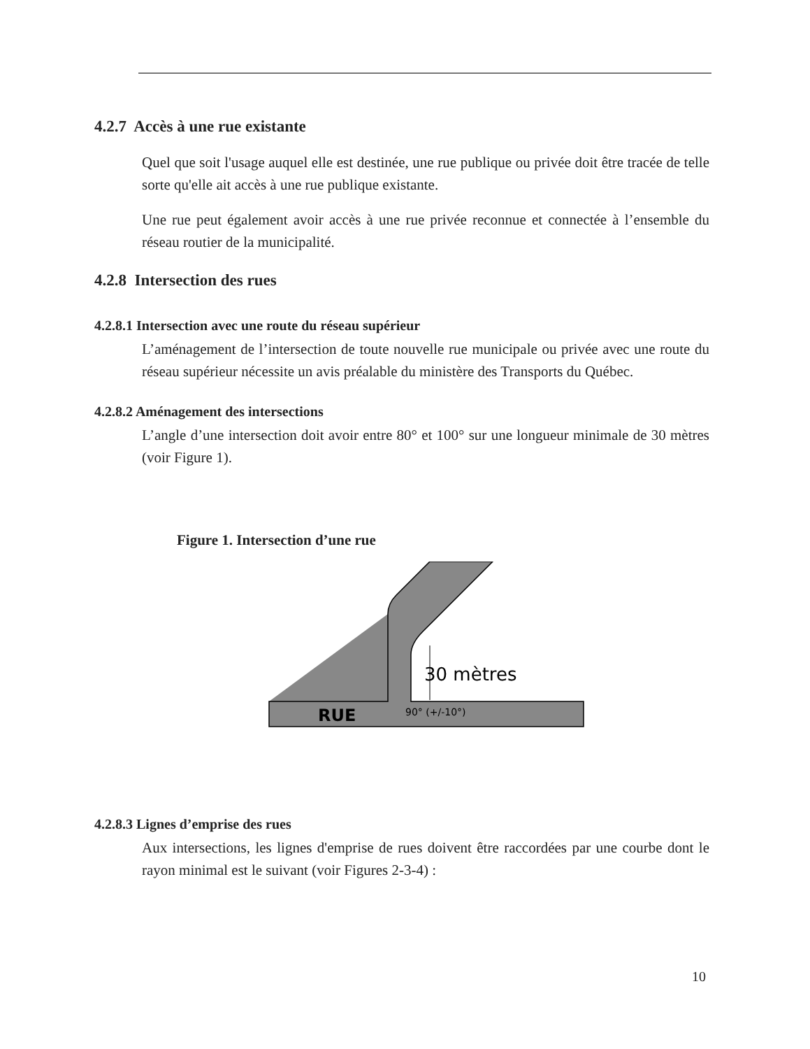4.2.7 Accès à une rue existante
Quel que soit l'usage auquel elle est destinée, une rue publique ou privée doit être tracée de telle sorte qu'elle ait accès à une rue publique existante.
Une rue peut également avoir accès à une rue privée reconnue et connectée à l’ensemble du réseau routier de la municipalité.
4.2.8 Intersection des rues
4.2.8.1 Intersection avec une route du réseau supérieur
L’aménagement de l’intersection de toute nouvelle rue municipale ou privée avec une route du réseau supérieur nécessite un avis préalable du ministère des Transports du Québec.
4.2.8.2 Aménagement des intersections
L’angle d’une intersection doit avoir entre 80° et 100° sur une longueur minimale de 30 mètres (voir Figure 1).
Figure 1. Intersection d’une rue
30 mètres
RUE
90° (+/-10°)
4.2.8.3 Lignes d’emprise des rues
Aux intersections, les lignes d'emprise de rues doivent être raccordées par une courbe dont le rayon minimal est le suivant (voir Figures 2-3-4) :
10